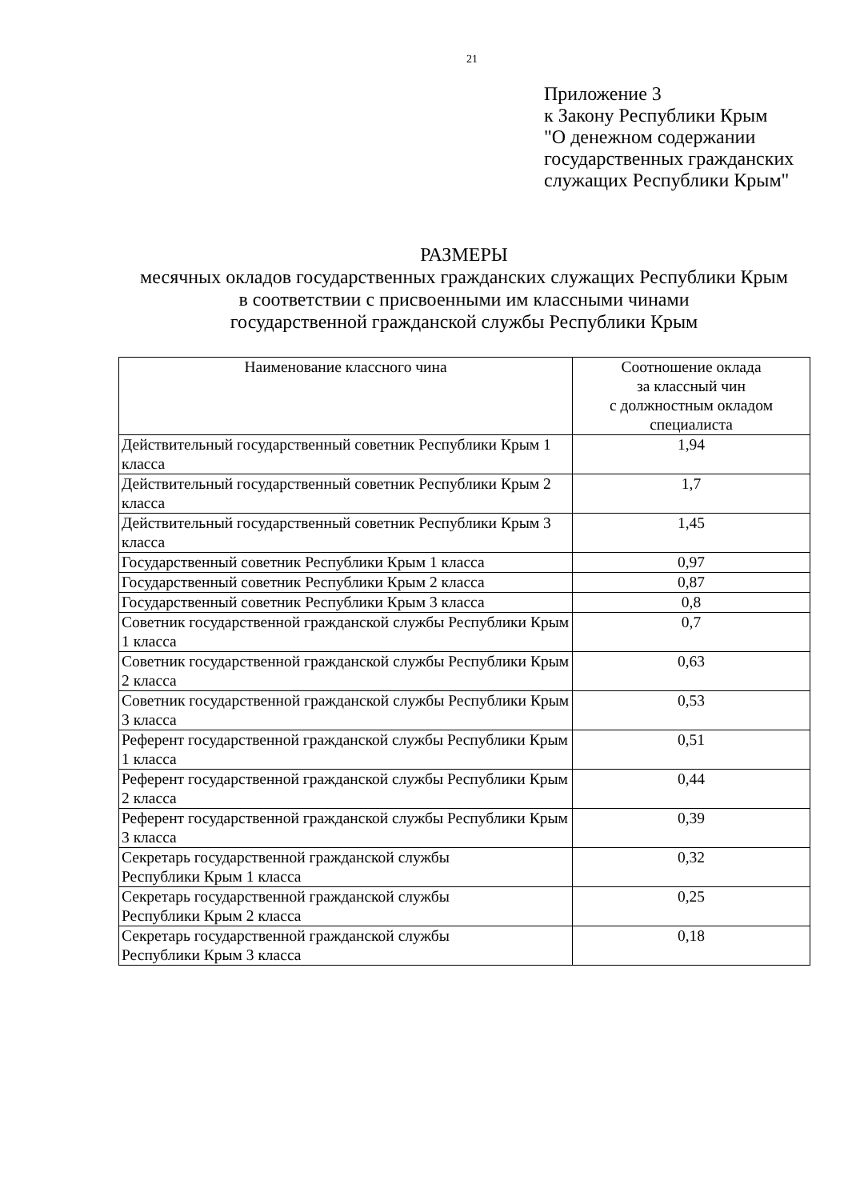21
Приложение 3
к Закону Республики Крым
"О денежном содержании
государственных гражданских
служащих Республики Крым"
РАЗМЕРЫ
месячных окладов государственных гражданских служащих Республики Крым
в соответствии с присвоенными им классными чинами
государственной гражданской службы Республики Крым
| Наименование классного чина | Соотношение оклада за классный чин с должностным окладом специалиста |
| --- | --- |
| Действительный государственный советник Республики Крым 1 класса | 1,94 |
| Действительный государственный советник Республики Крым 2 класса | 1,7 |
| Действительный государственный советник Республики Крым 3 класса | 1,45 |
| Государственный советник Республики Крым 1 класса | 0,97 |
| Государственный советник Республики Крым 2 класса | 0,87 |
| Государственный советник Республики Крым 3 класса | 0,8 |
| Советник государственной гражданской службы Республики Крым 1 класса | 0,7 |
| Советник государственной гражданской службы Республики Крым 2 класса | 0,63 |
| Советник государственной гражданской службы Республики Крым 3 класса | 0,53 |
| Референт государственной гражданской службы Республики Крым 1 класса | 0,51 |
| Референт государственной гражданской службы Республики Крым 2 класса | 0,44 |
| Референт государственной гражданской службы Республики Крым 3 класса | 0,39 |
| Секретарь государственной гражданской службы Республики Крым 1 класса | 0,32 |
| Секретарь государственной гражданской службы Республики Крым 2 класса | 0,25 |
| Секретарь государственной гражданской службы Республики Крым 3 класса | 0,18 |